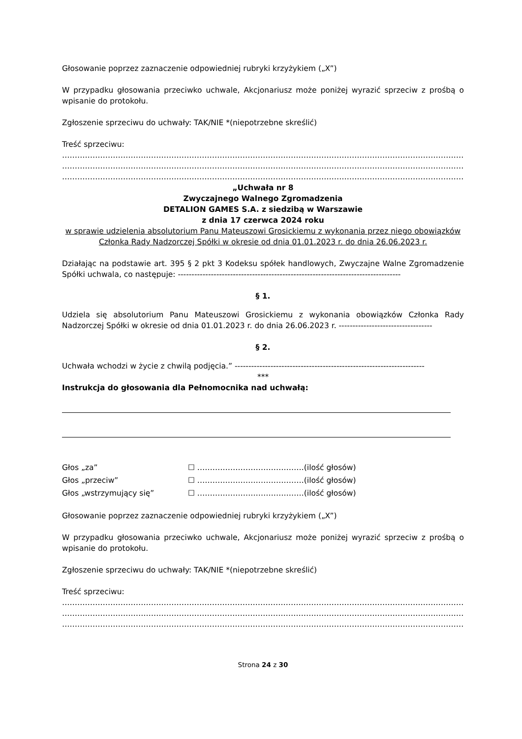Głosowanie poprzez zaznaczenie odpowiedniej rubryki krzyżykiem („X”)
W przypadku głosowania przeciwko uchwale, Akcjonariusz może poniżej wyrazić sprzeciw z prośbą o wpisanie do protokołu.
Zgłoszenie sprzeciwu do uchwały: TAK/NIE *(niepotrzebne skreślić)
Treść sprzeciwu:
……………………………………………………………………………………………………………………………………………
……………………………………………………………………………………………………………………………………………
……………………………………………………………………………………………………………………………………………
„Uchwała nr 8
Zwyczajnego Walnego Zgromadzenia
DETALION GAMES S.A. z siedzibą w Warszawie
z dnia 17 czerwca 2024 roku
w sprawie udzielenia absolutorium Panu Mateuszowi Grosickiemu z wykonania przez niego obowiązków Członka Rady Nadzorczej Spółki w okresie od dnia 01.01.2023 r. do dnia 26.06.2023 r.
Działając na podstawie art. 395 § 2 pkt 3 Kodeksu spółek handlowych, Zwyczajne Walne Zgromadzenie Spółki uchwala, co następuje: ---------------------------------------------------------------------------------
§ 1.
Udziela się absolutorium Panu Mateuszowi Grosickiemu z wykonania obowiązków Członka Rady Nadzorczej Spółki w okresie od dnia 01.01.2023 r. do dnia 26.06.2023 r. ----------------------------------
§ 2.
Uchwała wchodzi w życie z chwilą podjęcia.” ---------------------------------------------------------------------
***
Instrukcja do głosowania dla Pełnomocnika nad uchwałą:
| Głos „za” | ☐ ……………………………………(ilość głosów) |
| Głos „przeciw” | ☐ ……………………………………(ilość głosów) |
| Głos „wstrzymujący się” | ☐ ……………………………………(ilość głosów) |
Głosowanie poprzez zaznaczenie odpowiedniej rubryki krzyżykiem („X”)
W przypadku głosowania przeciwko uchwale, Akcjonariusz może poniżej wyrazić sprzeciw z prośbą o wpisanie do protokołu.
Zgłoszenie sprzeciwu do uchwały: TAK/NIE *(niepotrzebne skreślić)
Treść sprzeciwu:
……………………………………………………………………………………………………………………………………………
……………………………………………………………………………………………………………………………………………
……………………………………………………………………………………………………………………………………………
Strona 24 z 30